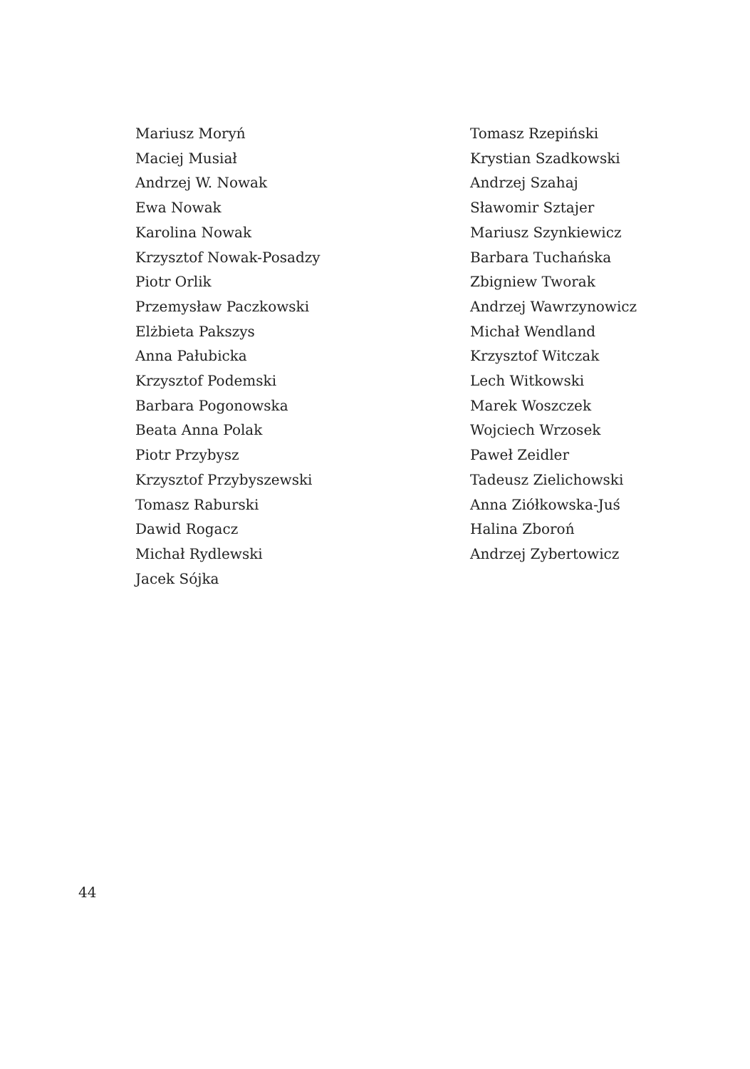Mariusz Moryń
Maciej Musiał
Andrzej W. Nowak
Ewa Nowak
Karolina Nowak
Krzysztof Nowak-Posadzy
Piotr Orlik
Przemysław Paczkowski
Elżbieta Pakszys
Anna Pałubicka
Krzysztof Podemski
Barbara Pogonowska
Beata Anna Polak
Piotr Przybysz
Krzysztof Przybyszewski
Tomasz Raburski
Dawid Rogacz
Michał Rydlewski
Jacek Sójka
Tomasz Rzepiński
Krystian Szadkowski
Andrzej Szahaj
Sławomir Sztajer
Mariusz Szynkiewicz
Barbara Tuchańska
Zbigniew Tworak
Andrzej Wawrzynowicz
Michał Wendland
Krzysztof Witczak
Lech Witkowski
Marek Woszczek
Wojciech Wrzosek
Paweł Zeidler
Tadeusz Zielichowski
Anna Ziółkowska-Juś
Halina Zboroń
Andrzej Zybertowicz
44